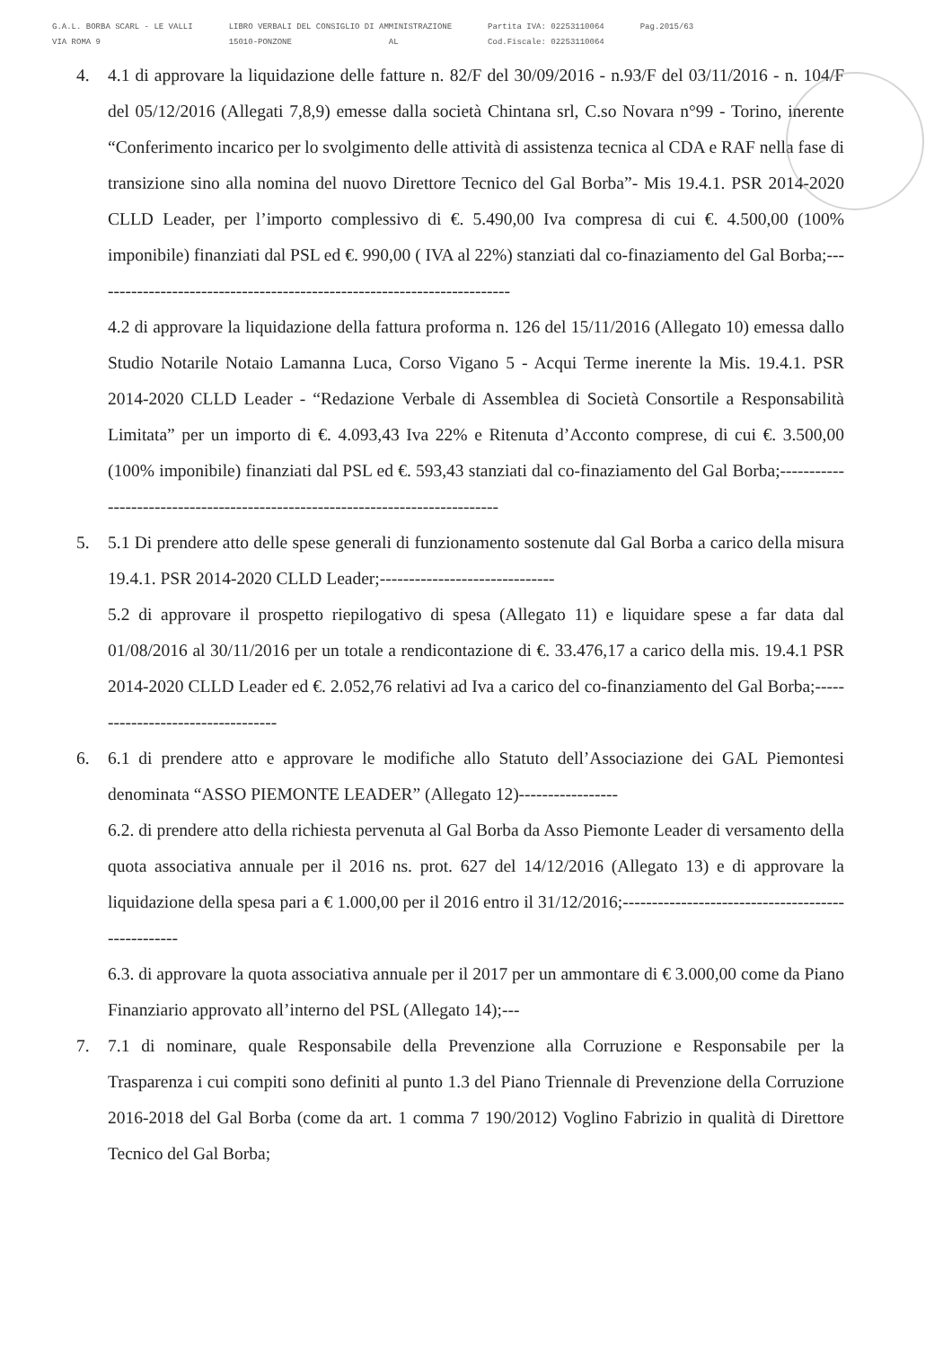G.A.L. BORBA SCARL - LE VALLI
VIA ROMA 9
LIBRO VERBALI DEL CONSIGLIO DI AMMINISTRAZIONE
15010-PONZONE AL
Partita IVA: 02253110064
Cod.Fiscale: 02253110064
Pag.2015/63
4. 4.1 di approvare la liquidazione delle fatture n. 82/F del 30/09/2016 - n.93/F del 03/11/2016 - n. 104/F del 05/12/2016 (Allegati 7,8,9) emesse dalla società Chintana srl, C.so Novara n°99 - Torino, inerente “Conferimento incarico per lo svolgimento delle attività di assistenza tecnica al CDA e RAF nella fase di transizione sino alla nomina del nuovo Direttore Tecnico del Gal Borba”- Mis 19.4.1. PSR 2014-2020 CLLD Leader, per l’importo complessivo di €. 5.490,00 Iva compresa di cui €. 4.500,00 (100% imponibile) finanziati dal PSL ed €. 990,00 ( IVA al 22%) stanziati dal co-finaziamento del Gal Borba;------------------------------------------------------------------------
4.2 di approvare la liquidazione della fattura proforma n. 126 del 15/11/2016 (Allegato 10) emessa dallo Studio Notarile Notaio Lamanna Luca, Corso Vigano 5 - Acqui Terme inerente la Mis. 19.4.1. PSR 2014-2020 CLLD Leader - “Redazione Verbale di Assemblea di Società Consortile a Responsabilità Limitata” per un importo di €. 4.093,43 Iva 22% e Ritenuta d’Acconto comprese, di cui €. 3.500,00 (100% imponibile) finanziati dal PSL ed €. 593,43 stanziati dal co-finaziamento del Gal Borba;------------------------------------------------------------------------------
5. 5.1 Di prendere atto delle spese generali di funzionamento sostenute dal Gal Borba a carico della misura 19.4.1. PSR 2014-2020 CLLD Leader;------------------------------
5.2 di approvare il prospetto riepilogativo di spesa (Allegato 11) e liquidare spese a far data dal 01/08/2016 al 30/11/2016 per un totale a rendicontazione di €. 33.476,17 a carico della mis. 19.4.1 PSR 2014-2020 CLLD Leader ed €. 2.052,76 relativi ad Iva a carico del co-finanziamento del Gal Borba;----------------------------------
6. 6.1 di prendere atto e approvare le modifiche allo Statuto dell’Associazione dei GAL Piemontesi denominata “ASSO PIEMONTE LEADER” (Allegato 12)-----------------
6.2. di prendere atto della richiesta pervenuta al Gal Borba da Asso Piemonte Leader di versamento della quota associativa annuale per il 2016 ns. prot. 627 del 14/12/2016 (Allegato 13) e di approvare la liquidazione della spesa pari a € 1.000,00 per il 2016 entro il 31/12/2016;--------------------------------------------------
6.3. di approvare la quota associativa annuale per il 2017 per un ammontare di € 3.000,00 come da Piano Finanziario approvato all’interno del PSL (Allegato 14);---
7. 7.1 di nominare, quale Responsabile della Prevenzione alla Corruzione e Responsabile per la Trasparenza i cui compiti sono definiti al punto 1.3 del Piano Triennale di Prevenzione della Corruzione 2016-2018 del Gal Borba (come da art. 1 comma 7 190/2012) Voglino Fabrizio in qualità di Direttore Tecnico del Gal Borba;